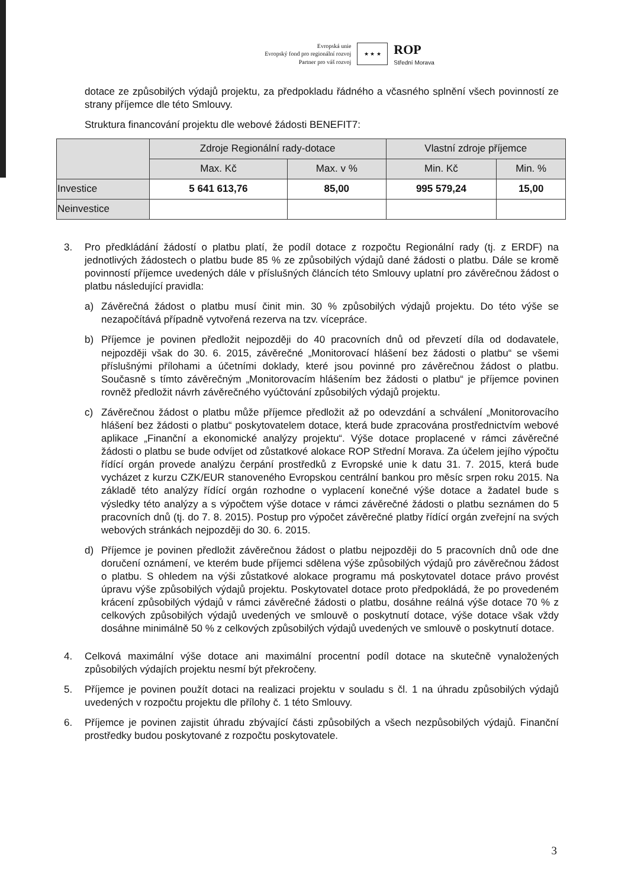Evropská unie
Evropský fond pro regionální rozvoj
Partner pro váš rozvoj
★ ★ ★
ROP
Střední Morava
dotace ze způsobilých výdajů projektu, za předpokladu řádného a včasného splnění všech povinností ze strany příjemce dle této Smlouvy.
Struktura financování projektu dle webové žádosti BENEFIT7:
| | Zdroje Regionální rady-dotace | | Vlastní zdroje příjemce | |
| --- | --- | --- | --- | --- |
| | Max. Kč | Max. v % | Min. Kč | Min. % |
| Investice | 5 641 613,76 | 85,00 | 995 579,24 | 15,00 |
| Neinvestice | | | | |
3. Pro předkládání žádostí o platbu platí, že podíl dotace z rozpočtu Regionální rady (tj. z ERDF) na jednotlivých žádostech o platbu bude 85 % ze způsobilých výdajů dané žádosti o platbu. Dále se kromě povinností příjemce uvedených dále v příslušných článcích této Smlouvy uplatní pro závěrečnou žádost o platbu následující pravidla:
a) Závěrečná žádost o platbu musí činit min. 30 % způsobilých výdajů projektu. Do této výše se nezapočítává případně vytvořená rezerva na tzv. vícepráce.
b) Příjemce je povinen předložit nejpozději do 40 pracovních dnů od převzetí díla od dodavatele, nejpozději však do 30. 6. 2015, závěrečné „Monitorovací hlášení bez žádosti o platbu“ se všemi příslušnými přílohami a účetními doklady, které jsou povinné pro závěrečnou žádost o platbu. Současně s tímto závěrečným „Monitorovacím hlášením bez žádosti o platbu“ je příjemce povinen rovněž předložit návrh závěrečného vyúčtování způsobilých výdajů projektu.
c) Závěrečnou žádost o platbu může příjemce předložit až po odevzdání a schválení „Monitorovacího hlášení bez žádosti o platbu“ poskytovatelem dotace, která bude zpracována prostřednictvím webové aplikace „Finanční a ekonomické analýzy projektu“. Výše dotace proplacené v rámci závěrečné žádosti o platbu se bude odvíjet od zůstatkové alokace ROP Střední Morava. Za účelem jejího výpočtu řídící orgán provede analýzu čerpání prostředků z Evropské unie k datu 31. 7. 2015, která bude vycházet z kurzu CZK/EUR stanoveného Evropskou centrální bankou pro měsíc srpen roku 2015. Na základě této analýzy řídící orgán rozhodne o vyplacení konečné výše dotace a žadatel bude s výsledky této analýzy a s výpočtem výše dotace v rámci závěrečné žádosti o platbu seznámen do 5 pracovních dnů (tj. do 7. 8. 2015). Postup pro výpočet závěrečné platby řídící orgán zveřejní na svých webových stránkách nejpozději do 30. 6. 2015.
d) Příjemce je povinen předložit závěrečnou žádost o platbu nejpozději do 5 pracovních dnů ode dne doručení oznámení, ve kterém bude příjemci sdělena výše způsobilých výdajů pro závěrečnou žádost o platbu. S ohledem na výši zůstatkové alokace programu má poskytovatel dotace právo provést úpravu výše způsobilých výdajů projektu. Poskytovatel dotace proto předpokládá, že po provedeném krácení způsobilých výdajů v rámci závěrečné žádosti o platbu, dosáhne reálná výše dotace 70 % z celkových způsobilých výdajů uvedených ve smlouvě o poskytnutí dotace, výše dotace však vždy dosáhne minimálně 50 % z celkových způsobilých výdajů uvedených ve smlouvě o poskytnutí dotace.
4. Celková maximální výše dotace ani maximální procentní podíl dotace na skutečně vynaložených způsobilých výdajích projektu nesmí být překročeny.
5. Příjemce je povinen použít dotaci na realizaci projektu v souladu s čl. 1 na úhradu způsobilých výdajů uvedených v rozpočtu projektu dle přílohy č. 1 této Smlouvy.
6. Příjemce je povinen zajistit úhradu zbývající části způsobilých a všech nezpůsobilých výdajů. Finanční prostředky budou poskytované z rozpočtu poskytovatele.
3